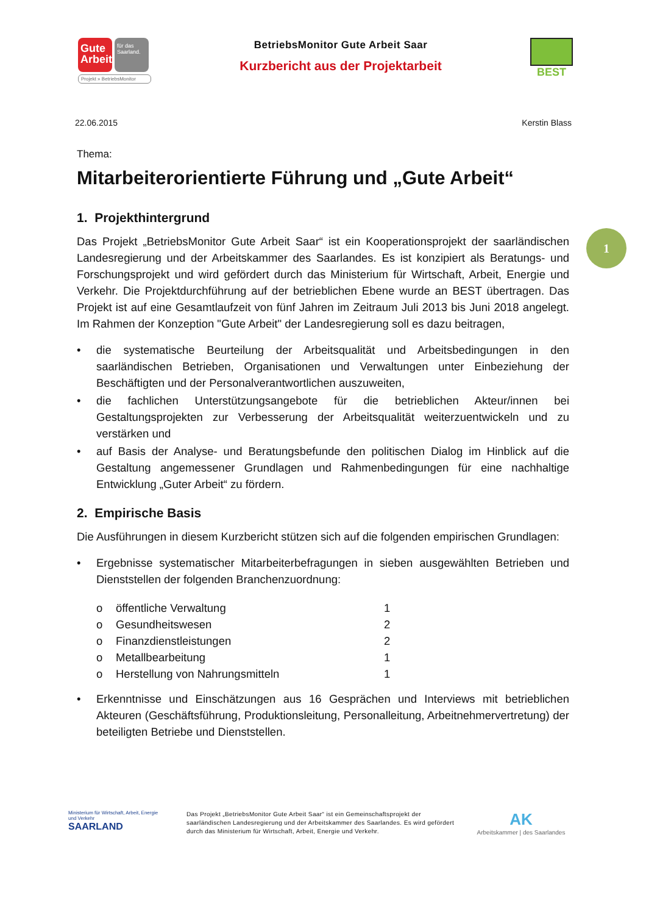Gute Arbeit
für das Saarland.
Projekt » BetriebsMonitor
BetriebsMonitor Gute Arbeit Saar
Kurzbericht aus der Projektarbeit
BEST
22.06.2015 Kerstin Blass
Thema:
Mitarbeiterorientierte Führung und „Gute Arbeit“
1. Projekthintergrund
Das Projekt „BetriebsMonitor Gute Arbeit Saar“ ist ein Kooperationsprojekt der saarländischen Landesregierung und der Arbeitskammer des Saarlandes. Es ist konzipiert als Beratungs- und Forschungsprojekt und wird gefördert durch das Ministerium für Wirtschaft, Arbeit, Energie und Verkehr. Die Projektdurchführung auf der betrieblichen Ebene wurde an BEST übertragen. Das Projekt ist auf eine Gesamtlaufzeit von fünf Jahren im Zeitraum Juli 2013 bis Juni 2018 angelegt. Im Rahmen der Konzeption "Gute Arbeit" der Landesregierung soll es dazu beitragen,
• die systematische Beurteilung der Arbeitsqualität und Arbeitsbedingungen in den saarländischen Betrieben, Organisationen und Verwaltungen unter Einbeziehung der Beschäftigten und der Personalverantwortlichen auszuweiten,
• die fachlichen Unterstützungsangebote für die betrieblichen Akteur/innen bei Gestaltungsprojekten zur Verbesserung der Arbeitsqualität weiterzuentwickeln und zu verstärken und
• auf Basis der Analyse- und Beratungsbefunde den politischen Dialog im Hinblick auf die Gestaltung angemessener Grundlagen und Rahmenbedingungen für eine nachhaltige Entwicklung „Guter Arbeit“ zu fördern.
2. Empirische Basis
Die Ausführungen in diesem Kurzbericht stützen sich auf die folgenden empirischen Grundlagen:
• Ergebnisse systematischer Mitarbeiterbefragungen in sieben ausgewählten Betrieben und Dienststellen der folgenden Branchenzuordnung:
| o | öffentliche Verwaltung | 1 |
| o | Gesundheitswesen | 2 |
| o | Finanzdienstleistungen | 2 |
| o | Metallbearbeitung | 1 |
| o | Herstellung von Nahrungsmitteln | 1 |
• Erkenntnisse und Einschätzungen aus 16 Gesprächen und Interviews mit betrieblichen Akteuren (Geschäftsführung, Produktionsleitung, Personalleitung, Arbeitnehmervertretung) der beteiligten Betriebe und Dienststellen.
1
Ministerium für Wirtschaft, Arbeit, Energie und Verkehr
SAARLAND
Das Projekt „BetriebsMonitor Gute Arbeit Saar“ ist ein Gemeinschaftsprojekt der saarländischen Landesregierung und der Arbeitskammer des Saarlandes. Es wird gefördert durch das Ministerium für Wirtschaft, Arbeit, Energie und Verkehr.
AK
Arbeitskammer | des Saarlandes